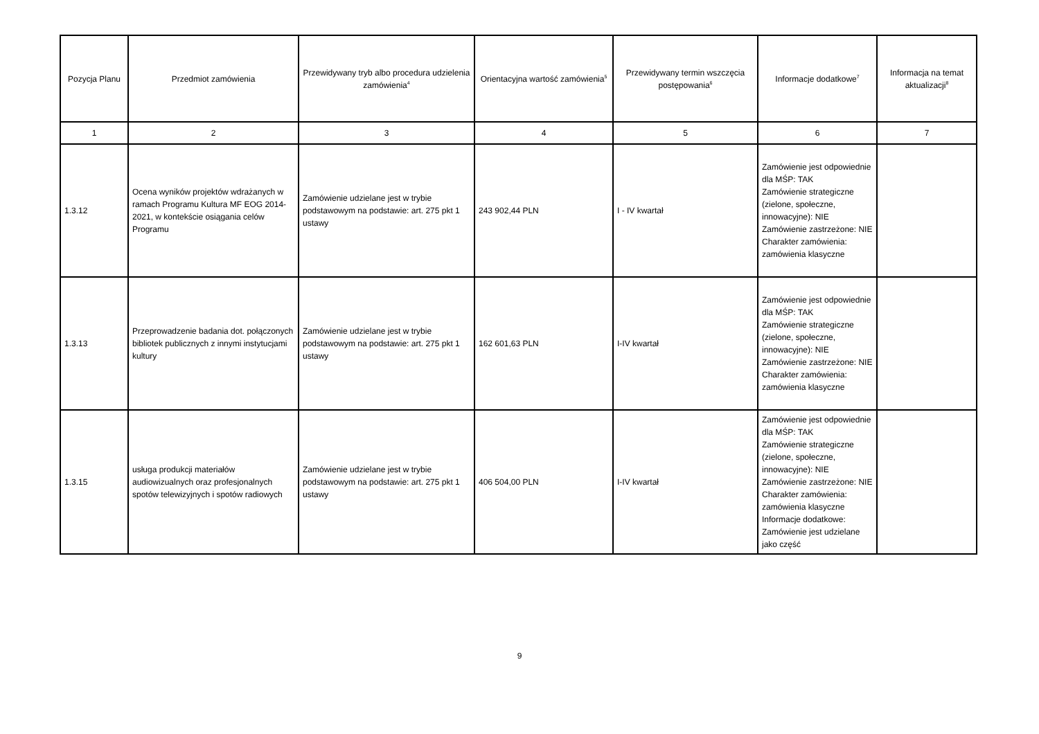| Pozycja Planu | Przedmiot zamówienia | Przewidywany tryb albo procedura udzielenia zamówienia<sup>4</sup> | Orientacyjna wartość zamówienia<sup>5</sup> | Przewidywany termin wszczęcia postępowania<sup>6</sup> | Informacje dodatkowe<sup>7</sup> | Informacja na temat aktualizacji<sup>8</sup> |
| --- | --- | --- | --- | --- | --- | --- |
| 1 | 2 | 3 | 4 | 5 | 6 | 7 |
| 1.3.12 | Ocena wyników projektów wdrażanych w ramach Programu Kultura MF EOG 2014-2021, w kontekście osiągania celów Programu | Zamówienie udzielane jest w trybie podstawowym na podstawie: art. 275 pkt 1 ustawy | 243 902,44 PLN | I - IV kwartał | Zamówienie jest odpowiednie dla MŚP: TAK Zamówienie strategiczne (zielone, społeczne, innowacyjne): NIE Zamówienie zastrzeżone: NIE Charakter zamówienia: zamówienia klasyczne | |
| 1.3.13 | Przeprowadzenie badania dot. połączonych bibliotek publicznych z innymi instytucjami kultury | Zamówienie udzielane jest w trybie podstawowym na podstawie: art. 275 pkt 1 ustawy | 162 601,63 PLN | I-IV kwartał | Zamówienie jest odpowiednie dla MŚP: TAK Zamówienie strategiczne (zielone, społeczne, innowacyjne): NIE Zamówienie zastrzeżone: NIE Charakter zamówienia: zamówienia klasyczne | |
| 1.3.15 | usługa produkcji materiałów audiowizualnych oraz profesjonalnych spotów telewizyjnych i spotów radiowych | Zamówienie udzielane jest w trybie podstawowym na podstawie: art. 275 pkt 1 ustawy | 406 504,00 PLN | I-IV kwartał | Zamówienie jest odpowiednie dla MŚP: TAK Zamówienie strategiczne (zielone, społeczne, innowacyjne): NIE Zamówienie zastrzeżone: NIE Charakter zamówienia: zamówienia klasyczne Informacje dodatkowe: Zamówienie jest udzielane jako część | |
9